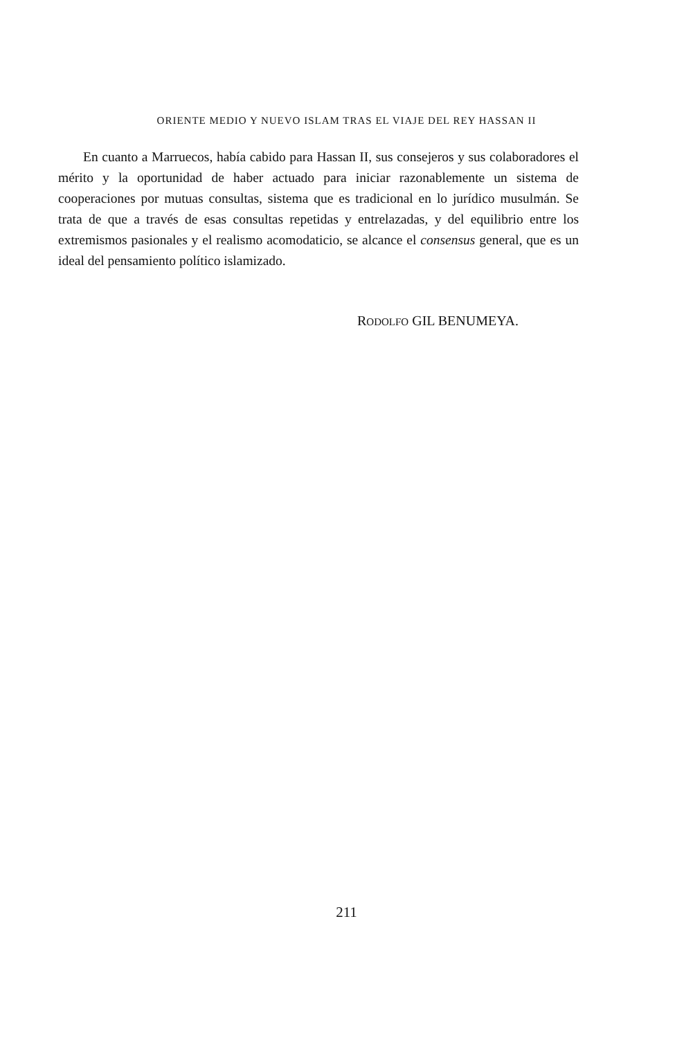ORIENTE MEDIO Y NUEVO ISLAM TRAS EL VIAJE DEL REY HASSAN II
En cuanto a Marruecos, había cabido para Hassan II, sus consejeros y sus colaboradores el mérito y la oportunidad de haber actuado para iniciar razonablemente un sistema de cooperaciones por mutuas consultas, sistema que es tradicional en lo jurídico musulmán. Se trata de que a través de esas consultas repetidas y entrelazadas, y del equilibrio entre los extremismos pasionales y el realismo acomodaticio, se alcance el consensus general, que es un ideal del pensamiento político islamizado.
RODOLFO GIL BENUMEYA.
211